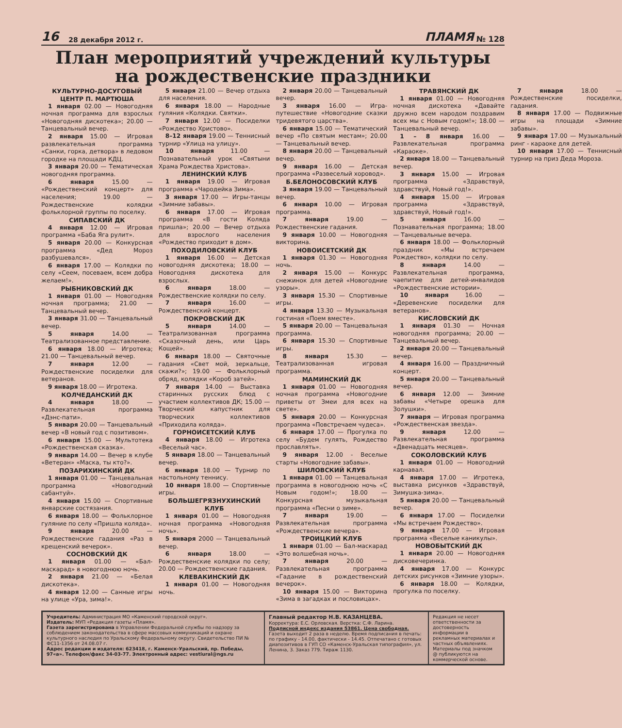16 28 декабря 2012 г. ПЛАМЯ № 128
План мероприятий учреждений культуры
на рождественские праздники
КУЛЬТУРНО-ДОСУГОВЫЙ ЦЕНТР П. МАРТЮША
1 января 02.00 — Новогодняя ночная программа для взрослых «Новогодняя дискотека»; 20.00 — Танцевальный вечер.
2 января 15.00 — Игровая развлекательная программа «Санки, горка, детвора» в ледовом городке на площади КДЦ.
3 января 20.00 — Тематическая новогодняя программа.
6 января 15.00 — «Рождественский концерт» для населения; 19.00 — Рождественские колядки фольклорной группы по поселку.
СИПАВСКИЙ ДК
4 января 12.00 — Игровая программа «Баба Яга рулит».
5 января 20.00 — Конкурсная программа «Дед Мороз разбушевался».
6 января 17.00 — Колядки по селу «Сеем, посеваем, всем добра желаем!».
РЫБНИКОВСКИЙ ДК
1 января 01.00 — Новогодняя ночная программа; 21.00 — Танцевальный вечер.
3 января 31.00 — Танцевальный вечер.
5 января 14.00 — Театрализованное представление.
6 января 18.00 — Игротека; 21.00 — Танцевальный вечер.
7 января 12.00 — Рождественские посиделки для ветеранов.
9 января 18.00 — Игротека.
КОЛЧЕДАНСКИЙ ДК
4 января 18.00 — Развлекательная программа «Дэнс-пати».
5 января 20.00 — Танцевальный вечер «В новый год с позитивом».
6 января 15.00 — Мультотека «Рождественская сказка».
9 января 14.00 — Вечер в клубе «Ветеран» «Маска, ты кто?».
ПОЗАРИХИНСКИЙ ДК
1 января 01.00 — Танцевальная программа «Новогодний сабантуй».
4 января 15.00 — Спортивные январские состязания.
6 января 18.00 — Фольклорное гуляние по селу «Пришла коляда».
9 января 20.00 — Рождественские гадания «Раз в крещенский вечерок».
СОСНОВСКИЙ ДК
1 января 01.00 — «Бал-маскарад» в новогоднюю ночь.
2 января 21.00 — «Белая дискотека».
4 января 12.00 — Санные игры на улице «Ура, зима!».
5 января 21.00 — Вечер отдыха для населения.
6 января 18.00 — Народные гуляния «Колядки. Святки».
7 января 12.00 — Посиделки «Рождество Христово».
8–12 января 19.00 — Теннисный турнир «Улица на улицу».
10 января 11.00 — Познавательный урок «Святыни Храма Рождества Христова».
ЛЕНИНСКИЙ КЛУБ
1 января 19.00 — Игровая программа «Чародейка Зима».
3 января 17.00 — Игры-танцы «Зимние забавы».
6 января 17.00 — Игровая программа «В гости Коляда пришла»; 20.00 — Вечер отдыха для взрослого населения «Рождество приходит в дом».
ПОХОДИЛОВСКИЙ КЛУБ
1 января 16.00 — Детская новогодняя дискотека; 18.00 — Новогодняя дискотека для взрослых.
6 января 18.00 — Рождественские колядки по селу.
7 января 16.00 — Рождественский концерт.
ПОКРОВСКИЙ ДК
5 января 14.00 — Театрализованная программа «Сказочный день, или Царь Кощей».
6 января 18.00 — Святочные гадания «Свет мой, зеркальце, скажи?»; 19.00 — Фольклорный обряд, колядки «Короб затей».
7 января 14.00 — Выставка старинных русских блюд с участием коллективов ДК; 15.00 — Творческий капустник для творческих коллективов «Приходила коляда».
ГОРНОИСЕТСКИЙ КЛУБ
4 января 18.00 — Игротека «Веселый час».
5 января 18.00 — Танцевальный вечер.
6 января 18.00 — Турнир по настольному теннису.
10 января 18.00 — Спортивные игры.
БОЛЬШЕГРЯЗНУХИНСКИЙ КЛУБ
1 января 01.00 — Новогодняя ночная программа «Новогодняя ночь».
5 января 2000 — Танцевальный вечер.
6 января 18.00 — Рождественские колядки по селу; 20.00 — Рождественские гадания.
КЛЕВАКИНСКИЙ ДК
1 января 01.00 — Новогодняя ночь.
2 января 20.00 — Танцевальный вечер.
3 января 16.00 — Игра-путешествие «Новогодние сказки тридевятого царства».
6 января 15.00 — Тематический вечер «По святым местам»; 20.00 — Танцевальный вечер.
8 января 20.00 — Танцевальный вечер.
9 января 16.00 — Детская программа «Развеселый хоровод».
Б.БЕЛОНОСОВСКИЙ КЛУБ
3 января 19.00 — Танцевальный вечер.
6 января 10.00 — Игровая программа.
7 января 19.00 — Рождественские гадания.
9 января 10.00 — Новогодняя викторина.
НОВОИСЕТСКИЙ ДК
1 января 01.30 — Новогодняя ночь.
2 января 15.00 — Конкурс снежинок для детей «Новогодние узоры».
3 января 15.30 — Спортивные игры.
4 января 13.30 — Музыкальная гостиная «Поем вместе».
5 января 20.00 — Танцевальная программа.
6 января 15.30 — Спортивные игры.
8 января 15.30 — Театрализованная игровая программа.
МАМИНСКИЙ ДК
1 января 01.00 — Новогодняя ночная программа «Новогодние приветы от Змеи для всех на свете».
5 января 20.00 — Конкурсная программа «Повстречаем чудеса».
6 января 17.00 — Прогулка по селу «Будем гулять, Рождество прославлять».
9 января 12.00 - Веселые старты «Новогодние забавы».
ШИЛОВСКИЙ КЛУБ
1 января 01.00 — Танцевальная программа в новогоднюю ночь «С Новым годом!»; 18.00 — Конкурсная музыкальная программа «Песни о зиме».
7 января 19.00 — Развлекательная программа «Рождественские вечера».
ТРОИЦКИЙ КЛУБ
1 января 01.00 — Бал-маскарад «Это волшебная ночь».
7 января 20.00 — Развлекательная программа «Гадание в рождественский вечерок».
10 января 15.00 — Викторина «Зима в загадках и пословицах».
ТРАВЯНСКИЙ ДК
1 января 01.00 — Новогодняя ночная дискотека «Давайте дружно всем народом поздравим всех мы с Новым годом!»; 18.00 — Танцевальный вечер.
1 – 8 января 16.00 — Развлекательная программа «Караоке».
2 января 18.00 — Танцевальный вечер.
3 января 15.00 — Игровая программа «Здравствуй, здравствуй, Новый год!».
4 января 15.00 — Игровая программа «Здравствуй, здравствуй, Новый год!».
5 января 16.00 — Познавательная программа; 18.00 — Танцевальные вечера.
6 января 18.00 — Фольклорный праздник «Мы встречаем Рождество», колядки по селу.
8 января 14.00 — Развлекательная программа, чаепитие для детей-инвалидов «Рождественские истории».
10 января 16.00 — «Деревенские посиделки для ветеранов».
КИСЛОВСКИЙ ДК
1 января 01.30 — Ночная новогодняя программа; 20.00 — Танцевальный вечер.
2 января 20.00 — Танцевальный вечер.
4 января 16.00 — Праздничный концерт.
5 января 20.00 — Танцевальный вечер.
6 января 12.00 — Зимние забавы «Четыре орешка для Золушки».
7 января — Игровая программа «Рождественская звезда».
9 января 12.00 — Развлекательная программа «Двенадцать месяцев».
СОКОЛОВСКИЙ КЛУБ
1 января 01.00 — Новогодний карнавал.
4 января 17.00 — Игротека, выставка рисунков «Здравствуй, Зимушка-зима».
5 января 20.00 — Танцевальный вечер.
6 января 17.00 — Посиделки «Мы встречаем Рождество».
9 января 17.00 — Игровая программа «Веселые каникулы».
НОВОБЫТСКИЙ ДК
1 января 20.00 — Новогодняя дисковечеринка.
4 января 17.00 — Конкурс детских рисунков «Зимние узоры».
6 января 18.00 — Колядки, прогулка по поселку.
7 января 18.00 — Рождественские посиделки, гадания.
8 января 17.00 — Подвижные игры на площади «Зимние забавы».
9 января 17.00 — Музыкальный ринг - караоке для детей.
10 января 17.00 — Теннисный турнир на приз Деда Мороза.
Учредитель: Администрация МО «Каменский городской округ».
Издатель: МУП «Редакция газеты «Пламя».
Газета зарегистрирована в Управлении Федеральной службы по надзору за соблюдением законодательства в сфере массовых коммуникаций и охране культурного наследия по Уральскому Федеральному округу. Свидетельство ПИ № ФС11-1356 от 24.08.07 г.
Адрес редакции и издателя: 623418, г. Каменск-Уральский, пр. Победы, 97«а». Телефон/факс 34-03-77. Электронный адрес: vestiural@ngs.ru
Главный редактор Н.В. КАЗАНЦЕВА.
Корректура: Е.С. Орловская. Верстка: С.Ф. Ларина.
Подписной индекс издания 53861. Цена свободная.
Газета выходит 2 раза в неделю. Время подписания в печать: по графику - 14.00, фактически - 14.45. Отпечатано с готовых диапозитивов в ГУП СО «Каменск-Уральская типография», ул. Ленина, 3. Заказ 779. Тираж 1130.
Редакция не несет ответственности за достоверность информации в рекламных материалах и частных объявлениях. Материалы под значком @ публикуются на коммерческой основе.